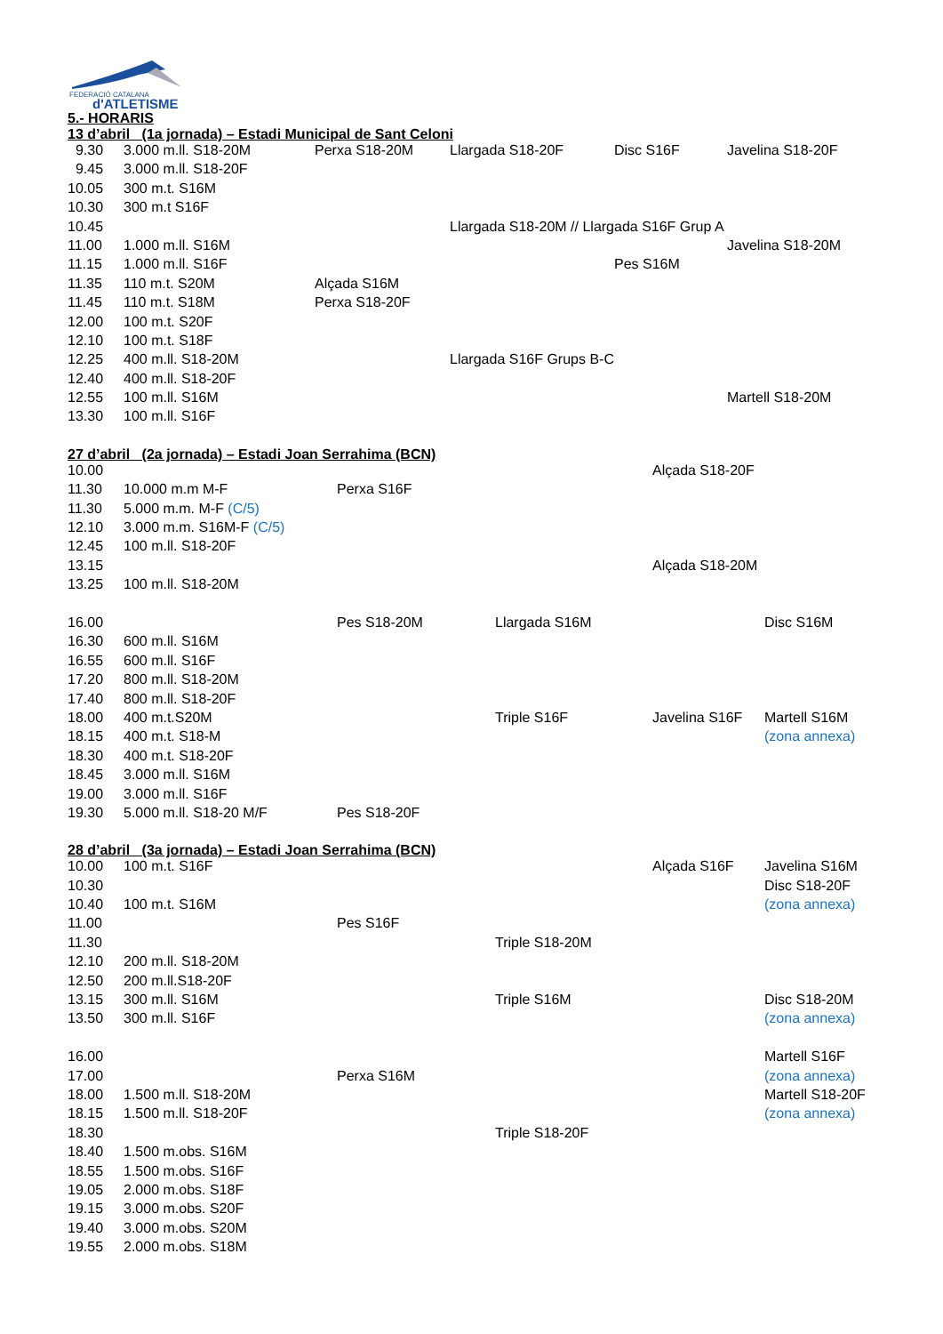FEDERACIÓ CATALANA
d'ATLETISME
5.- HORARIS
13 d’abril (1a jornada) – Estadi Municipal de Sant Celoni
| 9.30 | 3.000 m.ll. S18-20M | Perxa S18-20M | Llargada S18-20F | Disc S16F | Javelina S18-20F |
| 9.45 | 3.000 m.ll. S18-20F | | | | |
| 10.05 | 300 m.t. S16M | | | | |
| 10.30 | 300 m.t S16F | | | | |
| 10.45 | | | Llargada S18-20M // Llargada S16F Grup A | | |
| 11.00 | 1.000 m.ll. S16M | | | | Javelina S18-20M |
| 11.15 | 1.000 m.ll. S16F | | | Pes S16M | |
| 11.35 | 110 m.t. S20M | Alçada S16M | | | |
| 11.45 | 110 m.t. S18M | Perxa S18-20F | | | |
| 12.00 | 100 m.t. S20F | | | | |
| 12.10 | 100 m.t. S18F | | | | |
| 12.25 | 400 m.ll. S18-20M | | Llargada S16F Grups B-C | | |
| 12.40 | 400 m.ll. S18-20F | | | | |
| 12.55 | 100 m.ll. S16M | | | | Martell S18-20M |
| 13.30 | 100 m.ll. S16F | | | | |
27 d’abril (2a jornada) – Estadi Joan Serrahima (BCN)
| 10.00 | | | | Alçada S18-20F | |
| 11.30 | 10.000 m.m M-F | Perxa S16F | | | |
| 11.30 | 5.000 m.m. M-F (C/5) | | | | |
| 12.10 | 3.000 m.m. S16M-F (C/5) | | | | |
| 12.45 | 100 m.ll. S18-20F | | | | |
| 13.15 | | | | Alçada S18-20M | |
| 13.25 | 100 m.ll. S18-20M | | | | |
| 16.00 | | Pes S18-20M | Llargada S16M | | Disc S16M |
| 16.30 | 600 m.ll. S16M | | | | |
| 16.55 | 600 m.ll. S16F | | | | |
| 17.20 | 800 m.ll. S18-20M | | | | |
| 17.40 | 800 m.ll. S18-20F | | | | |
| 18.00 | 400 m.t.S20M | | Triple S16F | Javelina S16F | Martell S16M |
| 18.15 | 400 m.t. S18-M | | | | (zona annexa) |
| 18.30 | 400 m.t. S18-20F | | | | |
| 18.45 | 3.000 m.ll. S16M | | | | |
| 19.00 | 3.000 m.ll. S16F | | | | |
| 19.30 | 5.000 m.ll. S18-20 M/F | Pes S18-20F | | | |
28 d’abril (3a jornada) – Estadi Joan Serrahima (BCN)
| 10.00 | 100 m.t. S16F | | | Alçada S16F | Javelina S16M |
| 10.30 | | | | | Disc S18-20F |
| 10.40 | 100 m.t. S16M | | | | (zona annexa) |
| 11.00 | | Pes S16F | | | |
| 11.30 | | | Triple S18-20M | | |
| 12.10 | 200 m.ll. S18-20M | | | | |
| 12.50 | 200 m.ll.S18-20F | | | | |
| 13.15 | 300 m.ll. S16M | | Triple S16M | | Disc S18-20M |
| 13.50 | 300 m.ll. S16F | | | | (zona annexa) |
| 16.00 | | | | | Martell S16F |
| 17.00 | | Perxa S16M | | | (zona annexa) |
| 18.00 | 1.500 m.ll. S18-20M | | | | Martell S18-20F |
| 18.15 | 1.500 m.ll. S18-20F | | | | (zona annexa) |
| 18.30 | | | Triple S18-20F | | |
| 18.40 | 1.500 m.obs. S16M | | | | |
| 18.55 | 1.500 m.obs. S16F | | | | |
| 19.05 | 2.000 m.obs. S18F | | | | |
| 19.15 | 3.000 m.obs. S20F | | | | |
| 19.40 | 3.000 m.obs. S20M | | | | |
| 19.55 | 2.000 m.obs. S18M | | | | |